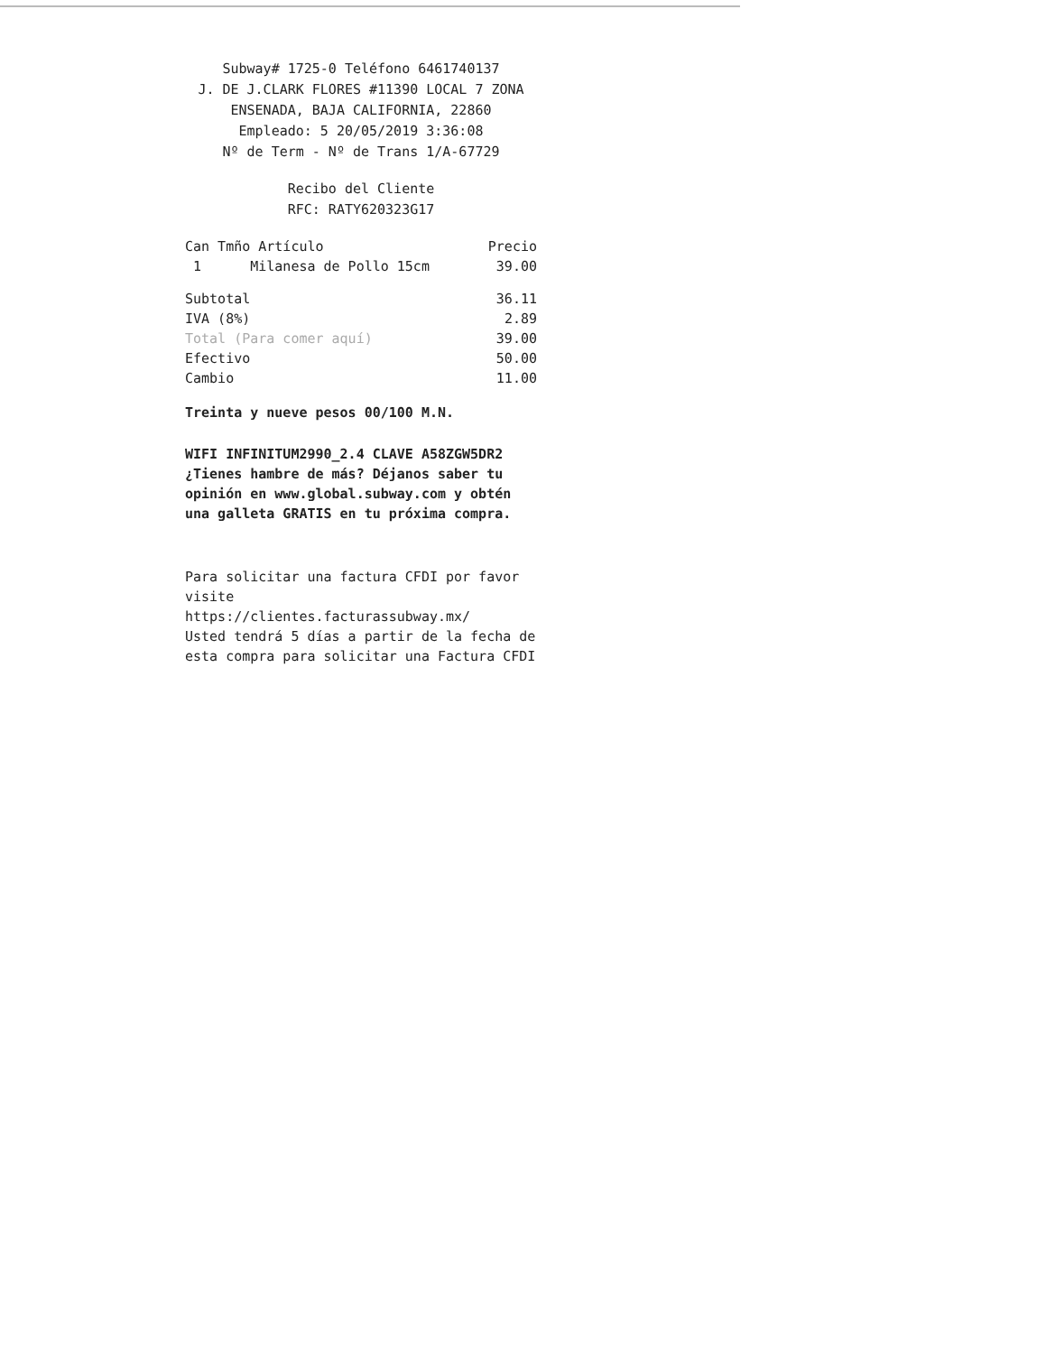Subway# 1725-0 Teléfono 6461740137
J. DE J.CLARK FLORES #11390 LOCAL 7 ZONA
ENSENADA, BAJA CALIFORNIA, 22860
Empleado: 5 20/05/2019 3:36:08
Nº de Term - Nº de Trans 1/A-67729
Recibo del Cliente
RFC: RATY620323G17
| Can Tmño Artículo | Precio |
| --- | --- |
| 1 Milanesa de Pollo 15cm | 39.00 |
| Subtotal | 36.11 |
| IVA (8%) | 2.89 |
| Total (Para comer aquí) | 39.00 |
| Efectivo | 50.00 |
| Cambio | 11.00 |
Treinta y nueve pesos 00/100 M.N.
WIFI INFINITUM2990_2.4 CLAVE A58ZGW5DR2
¿Tienes hambre de más? Déjanos saber tu opinión en www.global.subway.com y obtén una galleta GRATIS en tu próxima compra.
Para solicitar una factura CFDI por favor visite
https://clientes.facturassubway.mx/
Usted tendrá 5 días a partir de la fecha de esta compra para solicitar una Factura CFDI